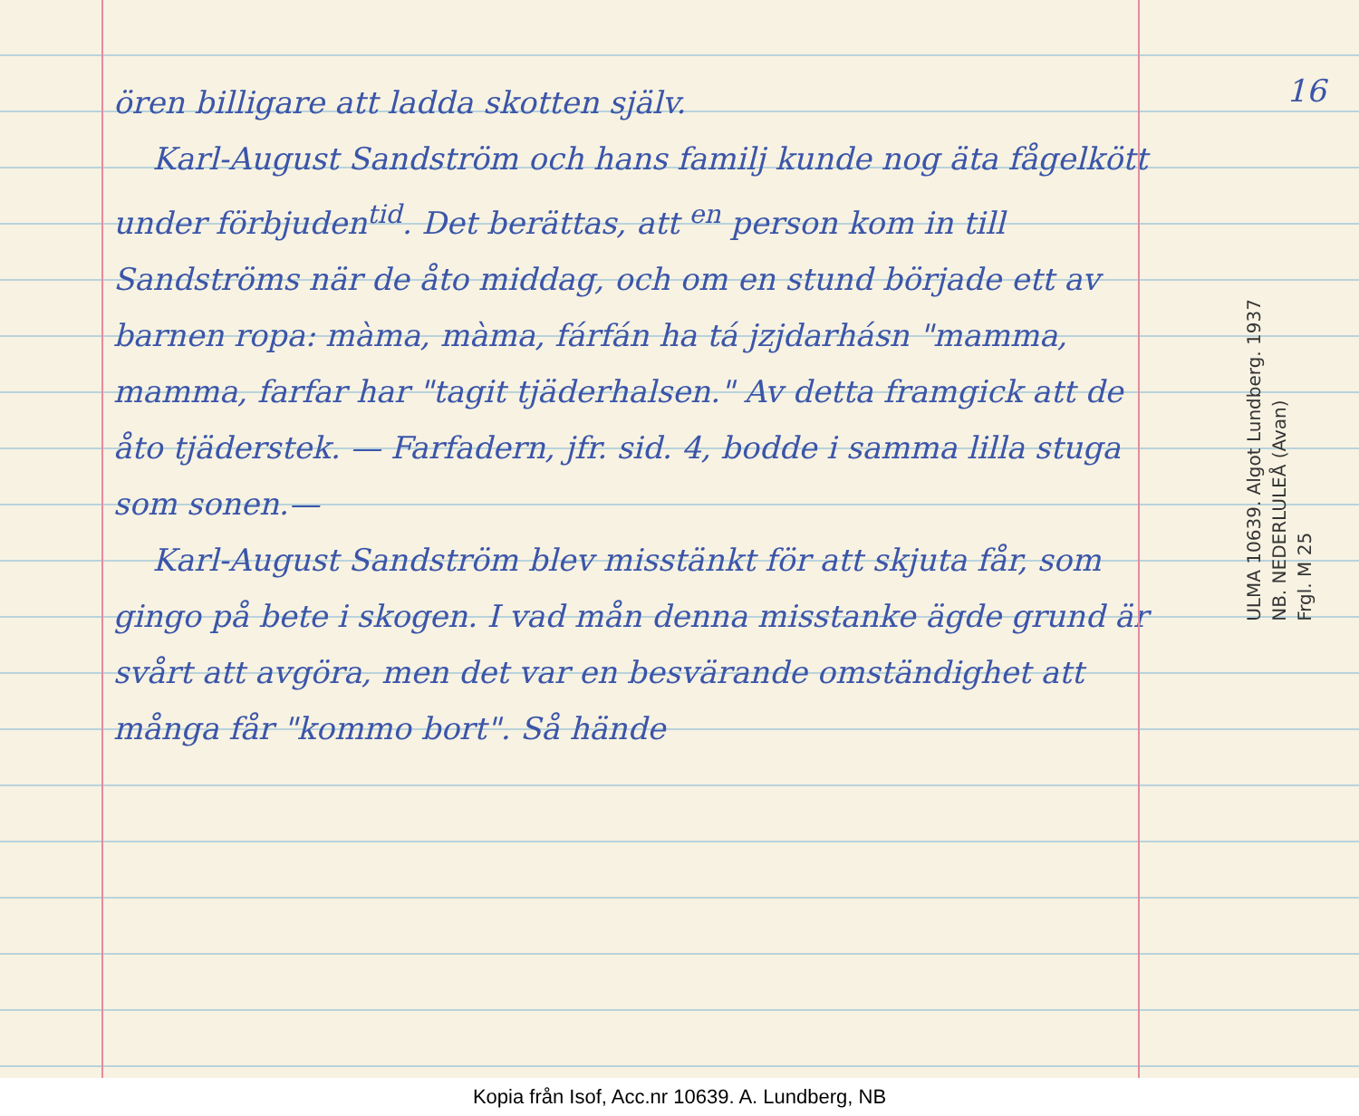ören billigare att ladda skotten själv.
Karl-August Sandström och hans familj kunde nog äta fågelkött under förbjuden<sup>tid</sup>. Det berättas, att <sup>en</sup> person kom in till Sandströms när de åto middag, och om en stund började ett av barnen ropa: màma, màma, fárfán ha tá jzjdarhásn "mamma, mamma, farfar har "tagit tjäderhalsen." Av detta framgick att de åto tjäderstek. — Farfadern, jfr. sid. 4, bodde i samma lilla stuga som sonen.—
Karl-August Sandström blev misstänkt för att skjuta får, som gingo på bete i skogen. I vad mån denna misstanke ägde grund är svårt att avgöra, men det var en besvärande omständighet att många får "kommo bort". Så hände
16
ULMA 10639. Algot Lundberg. 1937
NB. NEDERLULEÅ (Avan)
Frgl. M 25
Kopia från Isof, Acc.nr 10639. A. Lundberg, NB